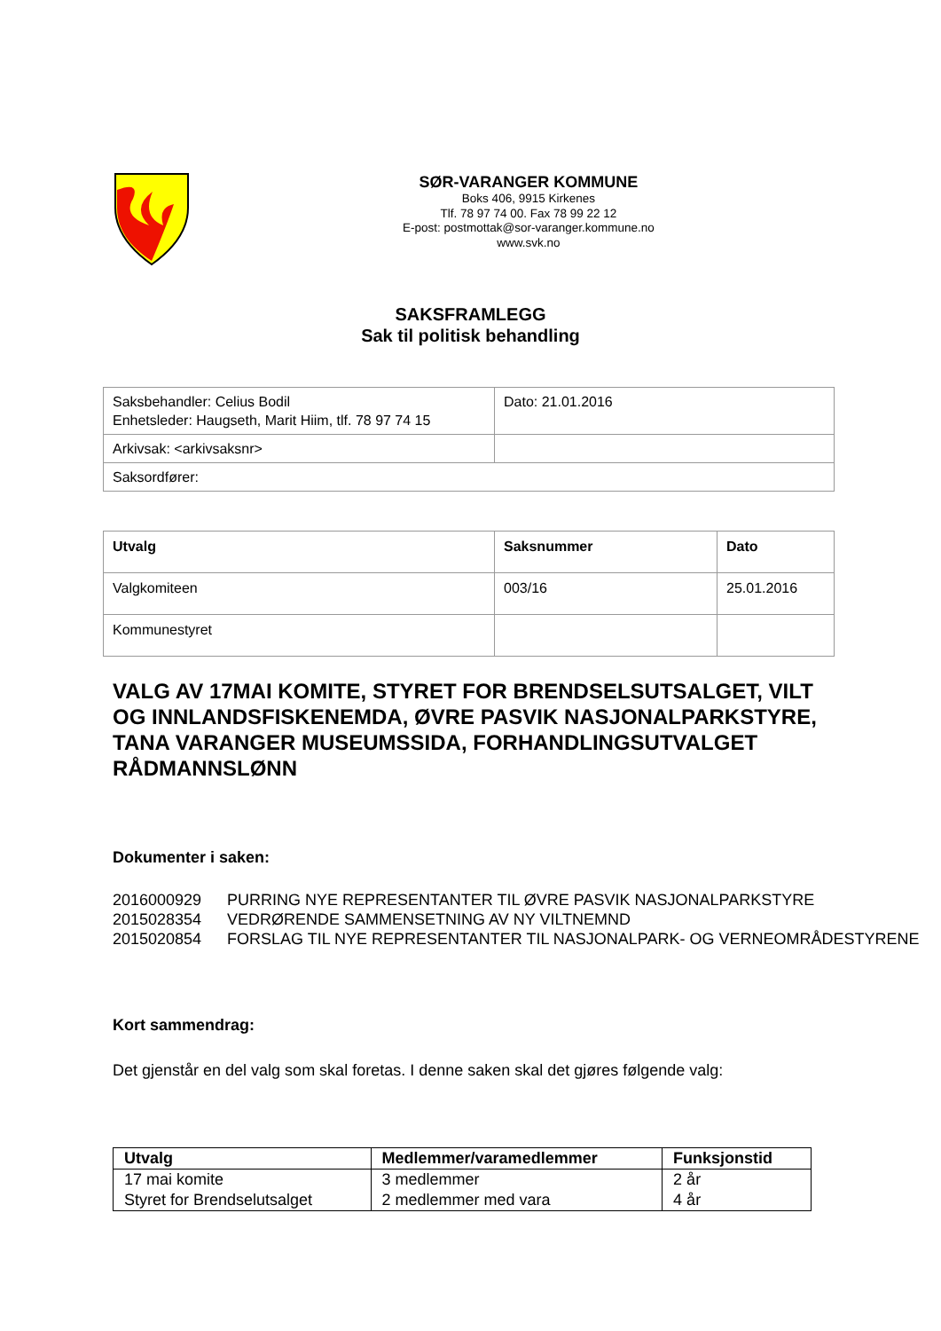SØR-VARANGER KOMMUNE
Boks 406, 9915 Kirkenes
Tlf. 78 97 74 00. Fax 78 99 22 12
E-post: postmottak@sor-varanger.kommune.no
www.svk.no
SAKSFRAMLEGG
Sak til politisk behandling
| Saksbehandler: Celius Bodil Enhetsleder: Haugseth, Marit Hiim, tlf. 78 97 74 15 | Dato: 21.01.2016 |
| Arkivsak: <arkivsaksnr> | |
| Saksordfører: | |
| Utvalg | Saksnummer | Dato |
| --- | --- | --- |
| Valgkomiteen | 003/16 | 25.01.2016 |
| Kommunestyret | | |
VALG AV 17MAI KOMITE, STYRET FOR BRENDSELSUTSALGET, VILT OG INNLANDSFISKENEMDA, ØVRE PASVIK NASJONALPARKSTYRE, TANA VARANGER MUSEUMSSIDA, FORHANDLINGSUTVALGET RÅDMANNSLØNN
Dokumenter i saken:
2016000929 PURRING NYE REPRESENTANTER TIL ØVRE PASVIK NASJONALPARKSTYRE
2015028354 VEDRØRENDE SAMMENSETNING AV NY VILTNEMND
2015020854 FORSLAG TIL NYE REPRESENTANTER TIL NASJONALPARK- OG VERNEOMRÅDESTYRENE
Kort sammendrag:
Det gjenstår en del valg som skal foretas. I denne saken skal det gjøres følgende valg:
| Utvalg | Medlemmer/varamedlemmer | Funksjonstid |
| --- | --- | --- |
| 17 mai komite | 3 medlemmer | 2 år |
| Styret for Brendselutsalget | 2 medlemmer med vara | 4 år |